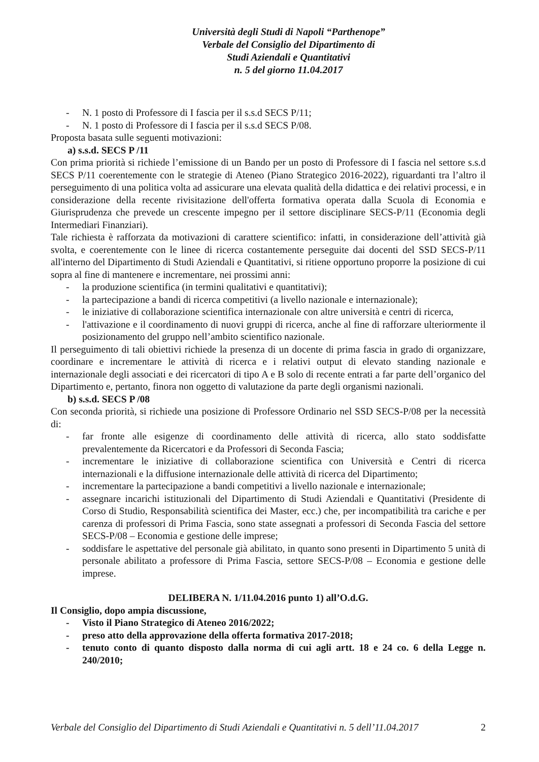Università degli Studi di Napoli “Parthenope”
Verbale del Consiglio del Dipartimento di
Studi Aziendali e Quantitativi
n. 5 del giorno 11.04.2017
- N. 1 posto di Professore di I fascia per il s.s.d SECS P/11;
- N. 1 posto di Professore di I fascia per il s.s.d SECS P/08.
Proposta basata sulle seguenti motivazioni:
a) s.s.d. SECS P /11
Con prima priorità si richiede l’emissione di un Bando per un posto di Professore di I fascia nel settore s.s.d SECS P/11 coerentemente con le strategie di Ateneo (Piano Strategico 2016-2022), riguardanti tra l’altro il perseguimento di una politica volta ad assicurare una elevata qualità della didattica e dei relativi processi, e in considerazione della recente rivisitazione dell'offerta formativa operata dalla Scuola di Economia e Giurisprudenza che prevede un crescente impegno per il settore disciplinare SECS-P/11 (Economia degli Intermediari Finanziari).
Tale richiesta è rafforzata da motivazioni di carattere scientifico: infatti, in considerazione dell’attività già svolta, e coerentemente con le linee di ricerca costantemente perseguite dai docenti del SSD SECS-P/11 all'interno del Dipartimento di Studi Aziendali e Quantitativi, si ritiene opportuno proporre la posizione di cui sopra al fine di mantenere e incrementare, nei prossimi anni:
- la produzione scientifica (in termini qualitativi e quantitativi);
- la partecipazione a bandi di ricerca competitivi (a livello nazionale e internazionale);
- le iniziative di collaborazione scientifica internazionale con altre università e centri di ricerca,
- l'attivazione e il coordinamento di nuovi gruppi di ricerca, anche al fine di rafforzare ulteriormente il posizionamento del gruppo nell’ambito scientifico nazionale.
Il perseguimento di tali obiettivi richiede la presenza di un docente di prima fascia in grado di organizzare, coordinare e incrementare le attività di ricerca e i relativi output di elevato standing nazionale e internazionale degli associati e dei ricercatori di tipo A e B solo di recente entrati a far parte dell’organico del Dipartimento e, pertanto, finora non oggetto di valutazione da parte degli organismi nazionali.
b) s.s.d. SECS P /08
Con seconda priorità, si richiede una posizione di Professore Ordinario nel SSD SECS-P/08 per la necessità di:
- far fronte alle esigenze di coordinamento delle attività di ricerca, allo stato soddisfatte prevalentemente da Ricercatori e da Professori di Seconda Fascia;
- incrementare le iniziative di collaborazione scientifica con Università e Centri di ricerca internazionali e la diffusione internazionale delle attività di ricerca del Dipartimento;
- incrementare la partecipazione a bandi competitivi a livello nazionale e internazionale;
- assegnare incarichi istituzionali del Dipartimento di Studi Aziendali e Quantitativi (Presidente di Corso di Studio, Responsabilità scientifica dei Master, ecc.) che, per incompatibilità tra cariche e per carenza di professori di Prima Fascia, sono state assegnati a professori di Seconda Fascia del settore SECS-P/08 – Economia e gestione delle imprese;
- soddisfare le aspettative del personale già abilitato, in quanto sono presenti in Dipartimento 5 unità di personale abilitato a professore di Prima Fascia, settore SECS-P/08 – Economia e gestione delle imprese.
DELIBERA N. 1/11.04.2016 punto 1) all’O.d.G.
Il Consiglio, dopo ampia discussione,
- Visto il Piano Strategico di Ateneo 2016/2022;
- preso atto della approvazione della offerta formativa 2017-2018;
- tenuto conto di quanto disposto dalla norma di cui agli artt. 18 e 24 co. 6 della Legge n. 240/2010;
Verbale del Consiglio del Dipartimento di Studi Aziendali e Quantitativi n. 5 dell’11.04.2017 2